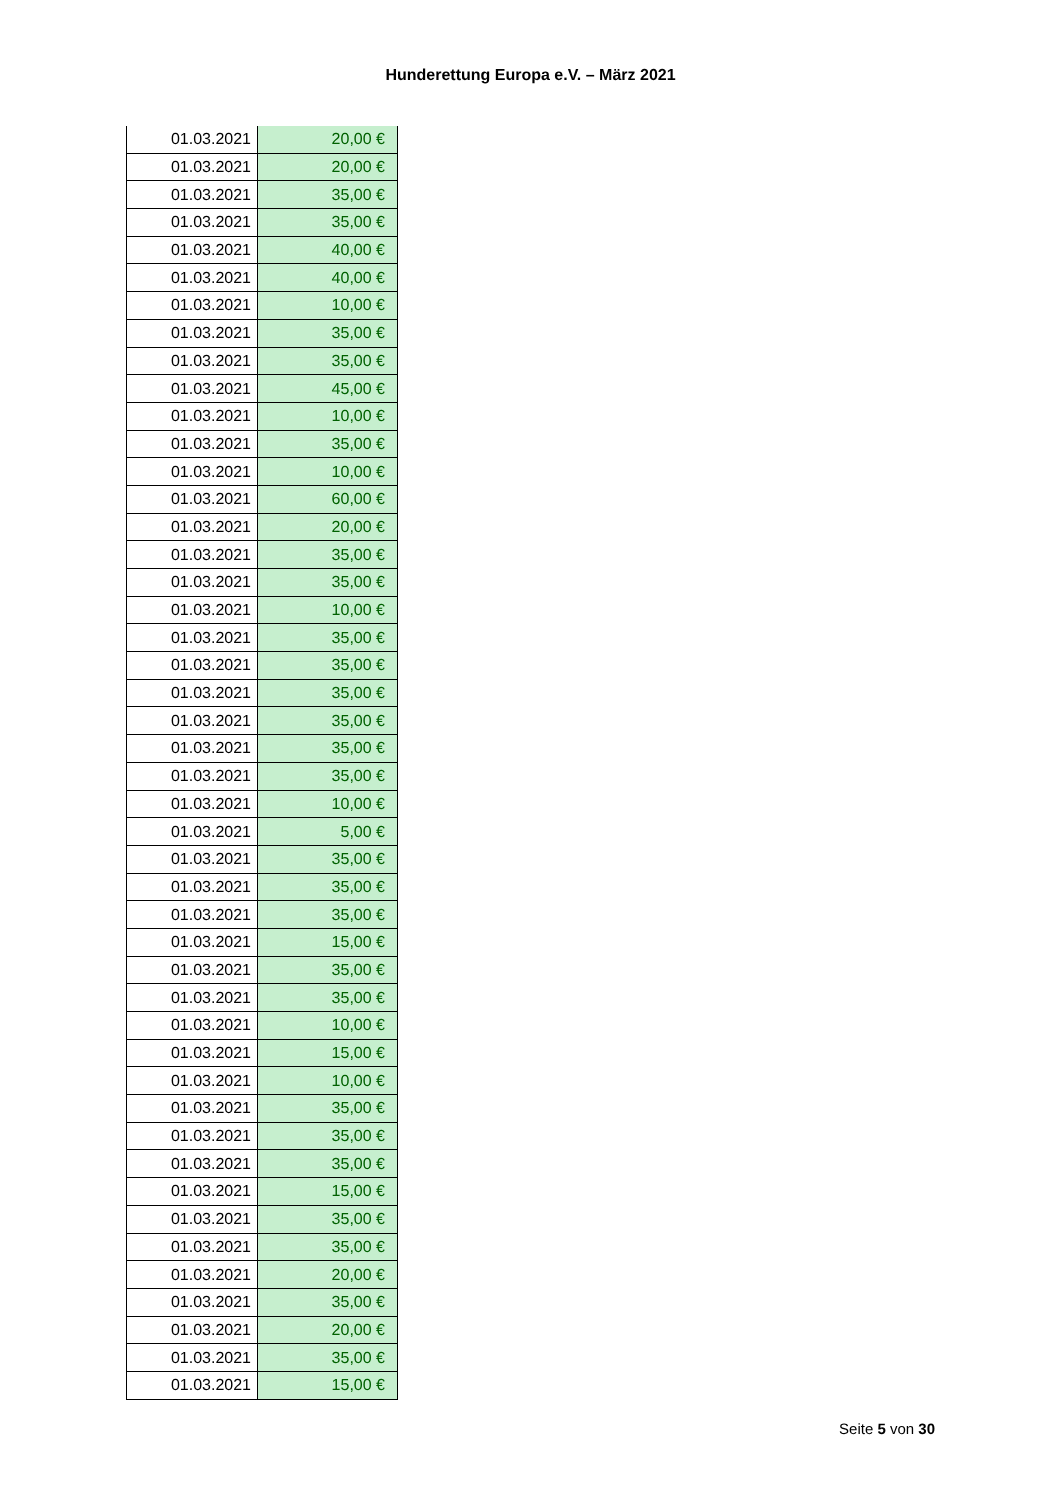Hunderettung Europa e.V. – März 2021
| 01.03.2021 | 20,00 € |
| 01.03.2021 | 20,00 € |
| 01.03.2021 | 35,00 € |
| 01.03.2021 | 35,00 € |
| 01.03.2021 | 40,00 € |
| 01.03.2021 | 40,00 € |
| 01.03.2021 | 10,00 € |
| 01.03.2021 | 35,00 € |
| 01.03.2021 | 35,00 € |
| 01.03.2021 | 45,00 € |
| 01.03.2021 | 10,00 € |
| 01.03.2021 | 35,00 € |
| 01.03.2021 | 10,00 € |
| 01.03.2021 | 60,00 € |
| 01.03.2021 | 20,00 € |
| 01.03.2021 | 35,00 € |
| 01.03.2021 | 35,00 € |
| 01.03.2021 | 10,00 € |
| 01.03.2021 | 35,00 € |
| 01.03.2021 | 35,00 € |
| 01.03.2021 | 35,00 € |
| 01.03.2021 | 35,00 € |
| 01.03.2021 | 35,00 € |
| 01.03.2021 | 35,00 € |
| 01.03.2021 | 10,00 € |
| 01.03.2021 | 5,00 € |
| 01.03.2021 | 35,00 € |
| 01.03.2021 | 35,00 € |
| 01.03.2021 | 35,00 € |
| 01.03.2021 | 15,00 € |
| 01.03.2021 | 35,00 € |
| 01.03.2021 | 35,00 € |
| 01.03.2021 | 10,00 € |
| 01.03.2021 | 15,00 € |
| 01.03.2021 | 10,00 € |
| 01.03.2021 | 35,00 € |
| 01.03.2021 | 35,00 € |
| 01.03.2021 | 35,00 € |
| 01.03.2021 | 15,00 € |
| 01.03.2021 | 35,00 € |
| 01.03.2021 | 35,00 € |
| 01.03.2021 | 20,00 € |
| 01.03.2021 | 35,00 € |
| 01.03.2021 | 20,00 € |
| 01.03.2021 | 35,00 € |
| 01.03.2021 | 15,00 € |
Seite 5 von 30